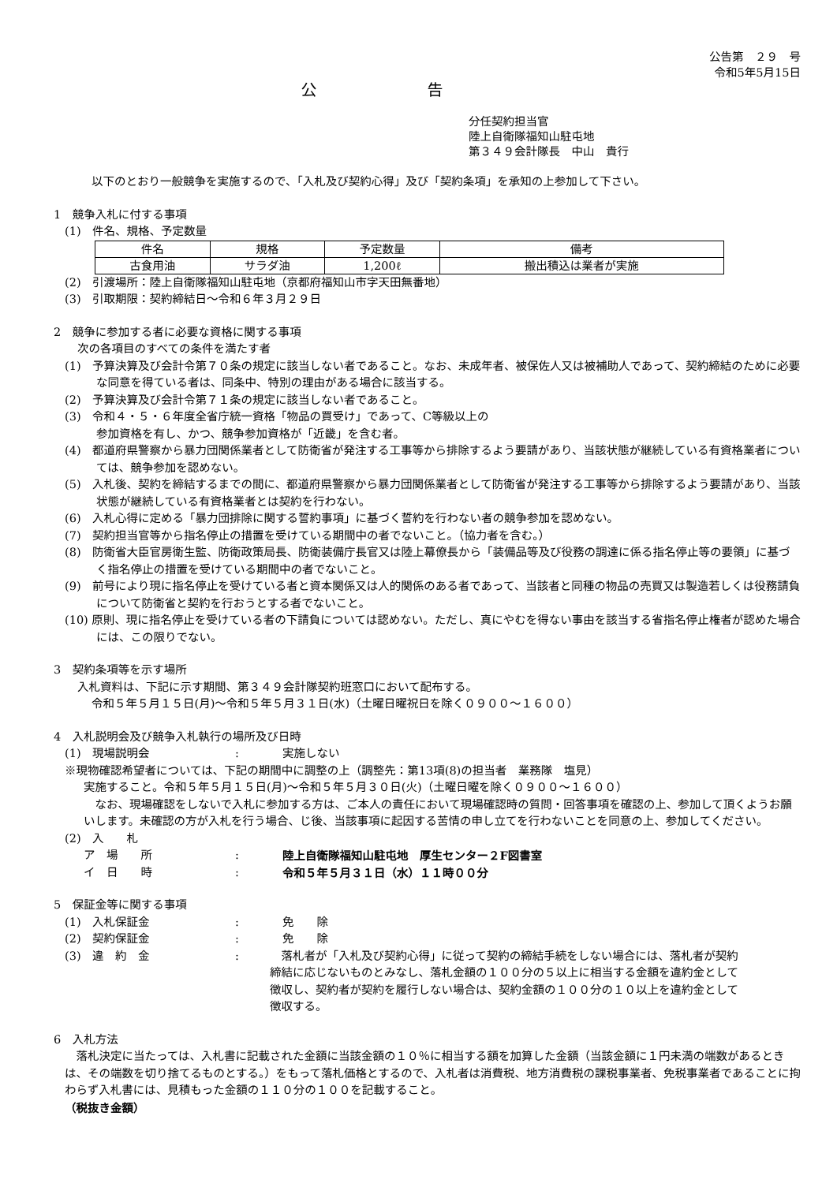公告第　２９　号
令和5年5月15日
公告
分任契約担当官
陸上自衛隊福知山駐屯地
第３４９会計隊長　中山　貴行
以下のとおり一般競争を実施するので、「入札及び契約心得」及び「契約条項」を承知の上参加して下さい。
1　競争入札に付する事項
(1)　件名、規格、予定数量
| 件名 | 規格 | 予定数量 | 備考 |
| --- | --- | --- | --- |
| 古食用油 | サラダ油 | 1,200ℓ | 搬出積込は業者が実施 |
(2)　引渡場所：陸上自衛隊福知山駐屯地（京都府福知山市字天田無番地）
(3)　引取期限：契約締結日～令和６年３月２９日
2　競争に参加する者に必要な資格に関する事項
次の各項目のすべての条件を満たす者
(1)　予算決算及び会計令第７０条の規定に該当しない者であること。なお、未成年者、被保佐人又は被補助人であって、契約締結のために必要な同意を得ている者は、同条中、特別の理由がある場合に該当する。
(2)　予算決算及び会計令第７１条の規定に該当しない者であること。
(3)　令和４・５・６年度全省庁統一資格「物品の買受け」であって、C等級以上の
参加資格を有し、かつ、競争参加資格が「近畿」を含む者。
(4)　都道府県警察から暴力団関係業者として防衛省が発注する工事等から排除するよう要請があり、当該状態が継続している有資格業者については、競争参加を認めない。
(5)　入札後、契約を締結するまでの間に、都道府県警察から暴力団関係業者として防衛省が発注する工事等から排除するよう要請があり、当該状態が継続している有資格業者とは契約を行わない。
(6)　入札心得に定める「暴力団排除に関する誓約事項」に基づく誓約を行わない者の競争参加を認めない。
(7)　契約担当官等から指名停止の措置を受けている期間中の者でないこと。（協力者を含む。）
(8)　防衛省大臣官房衛生監、防衛政策局長、防衛装備庁長官又は陸上幕僚長から「装備品等及び役務の調達に係る指名停止等の要領」に基づく指名停止の措置を受けている期間中の者でないこと。
(9)　前号により現に指名停止を受けている者と資本関係又は人的関係のある者であって、当該者と同種の物品の売買又は製造若しくは役務請負について防衛省と契約を行おうとする者でないこと。
(10) 原則、現に指名停止を受けている者の下請負については認めない。ただし、真にやむを得ない事由を該当する省指名停止権者が認めた場合には、この限りでない。
3　契約条項等を示す場所
入札資料は、下記に示す期間、第３４９会計隊契約班窓口において配布する。
令和５年５月１５日(月)～令和５年５月３１日(水)（土曜日曜祝日を除く０９００～１６００）
4　入札説明会及び競争入札執行の場所及び日時
(1)　現場説明会: 実施しない
※現物確認希望者については、下記の期間中に調整の上（調整先：第13項(8)の担当者　業務隊　塩見）
実施すること。令和５年５月１５日(月)～令和５年５月３０日(火)（土曜日曜を除く０９００～１６００）
　なお、現場確認をしないで入札に参加する方は、ご本人の責任において現場確認時の質問・回答事項を確認の上、参加して頂くようお願いします。未確認の方が入札を行う場合、じ後、当該事項に起因する苦情の申し立てを行わないことを同意の上、参加してください。
(2)　入　　札
ア　場　　所: 陸上自衛隊福知山駐屯地　厚生センター２F図書室
イ　日　　時: 令和５年５月３１日（水）１１時００分
5　保証金等に関する事項
(1)　入札保証金: 免　　除
(2)　契約保証金: 免　　除
(3)　違　約　金:　落札者が「入札及び契約心得」に従って契約の締結手続をしない場合には、落札者が契約締結に応じないものとみなし、落札金額の１００分の５以上に相当する金額を違約金として徴収し、契約者が契約を履行しない場合は、契約金額の１００分の１０以上を違約金として徴収する。
6　入札方法
　落札決定に当たっては、入札書に記載された金額に当該金額の１０％に相当する額を加算した金額（当該金額に１円未満の端数があるときは、その端数を切り捨てるものとする。）をもって落札価格とするので、入札者は消費税、地方消費税の課税事業者、免税事業者であることに拘わらず入札書には、見積もった金額の１１０分の１００を記載すること。
（税抜き金額）